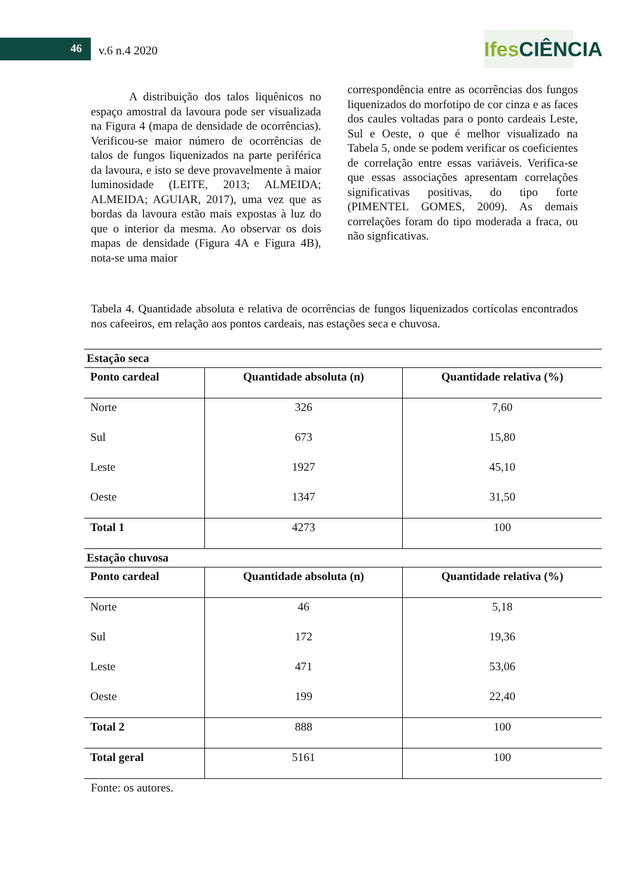46 v.6 n.4 2020
Ifes CIÊNCIA
A distribuição dos talos liquênicos no espaço amostral da lavoura pode ser visualizada na Figura 4 (mapa de densidade de ocorrências). Verificou-se maior número de ocorrências de talos de fungos liquenizados na parte periférica da lavoura, e isto se deve provavelmente à maior luminosidade (LEITE, 2013; ALMEIDA; ALMEIDA; AGUIAR, 2017), uma vez que as bordas da lavoura estão mais expostas à luz do que o interior da mesma. Ao observar os dois mapas de densidade (Figura 4A e Figura 4B), nota-se uma maior
correspondência entre as ocorrências dos fungos liquenizados do morfotipo de cor cinza e as faces dos caules voltadas para o ponto cardeais Leste, Sul e Oeste, o que é melhor visualizado na Tabela 5, onde se podem verificar os coeficientes de correlação entre essas variáveis. Verifica-se que essas associações apresentam correlações significativas positivas, do tipo forte (PIMENTEL GOMES, 2009). As demais correlações foram do tipo moderada a fraca, ou não signficativas.
Tabela 4. Quantidade absoluta e relativa de ocorrências de fungos liquenizados cortícolas encontrados nos cafeeiros, em relação aos pontos cardeais, nas estações seca e chuvosa.
| Estação seca | | |
| --- | --- | --- |
| Ponto cardeal | Quantidade absoluta (n) | Quantidade relativa (%) |
| Norte | 326 | 7,60 |
| Sul | 673 | 15,80 |
| Leste | 1927 | 45,10 |
| Oeste | 1347 | 31,50 |
| Total 1 | 4273 | 100 |
| Estação chuvosa | | |
| Ponto cardeal | Quantidade absoluta (n) | Quantidade relativa (%) |
| Norte | 46 | 5,18 |
| Sul | 172 | 19,36 |
| Leste | 471 | 53,06 |
| Oeste | 199 | 22,40 |
| Total 2 | 888 | 100 |
| Total geral | 5161 | 100 |
Fonte: os autores.